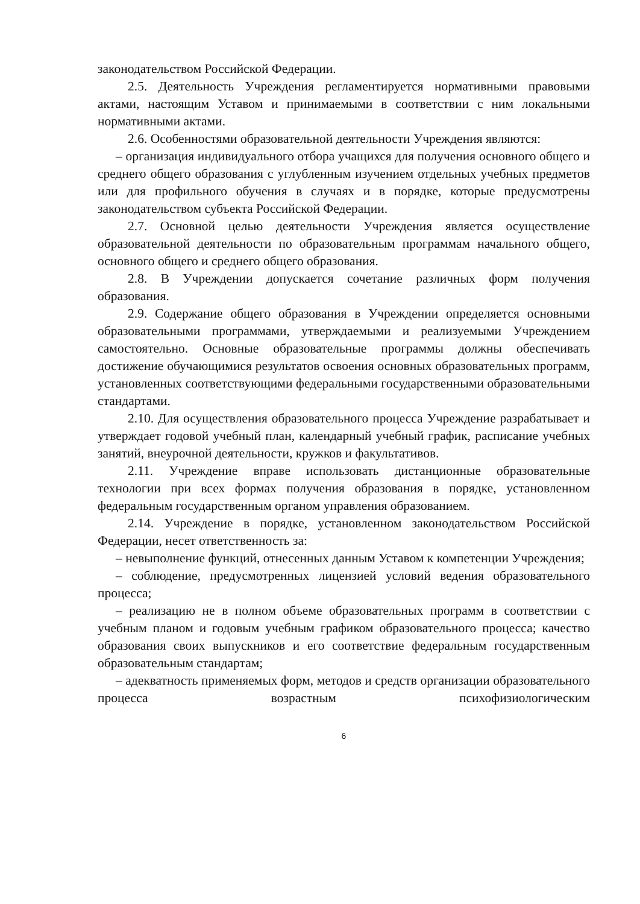законодательством Российской Федерации.
2.5. Деятельность Учреждения регламентируется нормативными правовыми актами, настоящим Уставом и принимаемыми в соответствии с ним локальными нормативными актами.
2.6. Особенностями образовательной деятельности Учреждения являются:
– организация индивидуального отбора учащихся для получения основного общего и среднего общего образования с углубленным изучением отдельных учебных предметов или для профильного обучения в случаях и в порядке, которые предусмотрены законодательством субъекта Российской Федерации.
2.7. Основной целью деятельности Учреждения является осуществление образовательной деятельности по образовательным программам начального общего, основного общего и среднего общего образования.
2.8. В Учреждении допускается сочетание различных форм получения образования.
2.9. Содержание общего образования в Учреждении определяется основными образовательными программами, утверждаемыми и реализуемыми Учреждением самостоятельно. Основные образовательные программы должны обеспечивать достижение обучающимися результатов освоения основных образовательных программ, установленных соответствующими федеральными государственными образовательными стандартами.
2.10. Для осуществления образовательного процесса Учреждение разрабатывает и утверждает годовой учебный план, календарный учебный график, расписание учебных занятий, внеурочной деятельности, кружков и факультативов.
2.11. Учреждение вправе использовать дистанционные образовательные технологии при всех формах получения образования в порядке, установленном федеральным государственным органом управления образованием.
2.14. Учреждение в порядке, установленном законодательством Российской Федерации, несет ответственность за:
– невыполнение функций, отнесенных данным Уставом к компетенции Учреждения;
– соблюдение, предусмотренных лицензией условий ведения образовательного процесса;
– реализацию не в полном объеме образовательных программ в соответствии с учебным планом и годовым учебным графиком образовательного процесса; качество образования своих выпускников и его соответствие федеральным государственным образовательным стандартам;
– адекватность применяемых форм, методов и средств организации образовательного процесса возрастным психофизиологическим
6